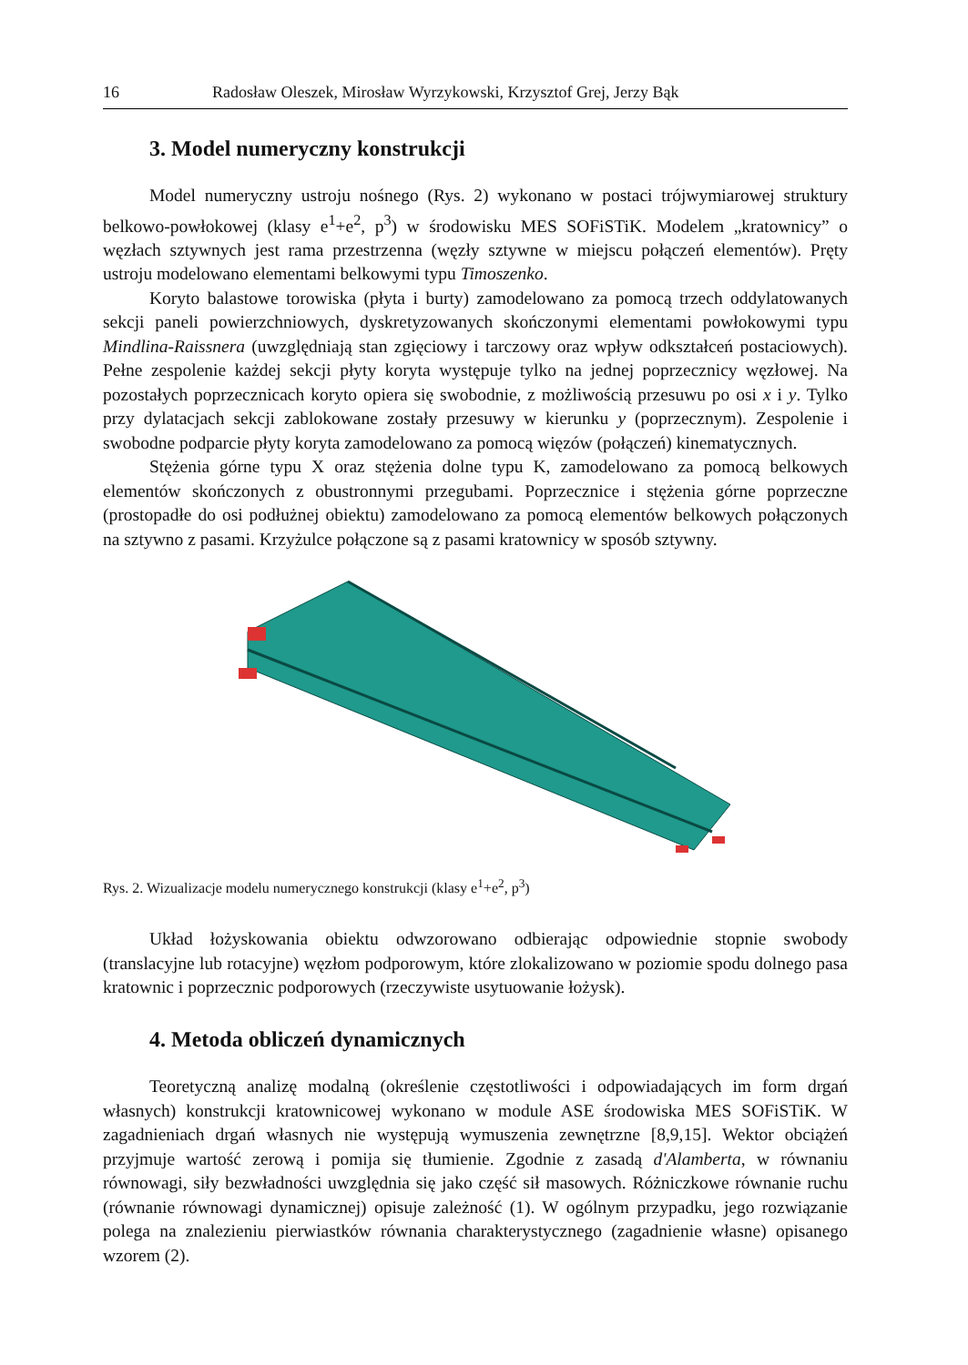16 Radosław Oleszek, Mirosław Wyrzykowski, Krzysztof Grej, Jerzy Bąk
3. Model numeryczny konstrukcji
Model numeryczny ustroju nośnego (Rys. 2) wykonano w postaci trójwymiarowej struktury belkowo-powłokowej (klasy e<sup>1</sup>+e<sup>2</sup>, p<sup>3</sup>) w środowisku MES SOFiSTiK. Modelem „kratownicy” o węzłach sztywnych jest rama przestrzenna (węzły sztywne w miejscu połączeń elementów). Pręty ustroju modelowano elementami belkowymi typu Timoszenko.
Koryto balastowe torowiska (płyta i burty) zamodelowano za pomocą trzech oddylatowanych sekcji paneli powierzchniowych, dyskretyzowanych skończonymi elementami powłokowymi typu Mindlina-Raissnera (uwzględniają stan zgięciowy i tarczowy oraz wpływ odkształceń postaciowych). Pełne zespolenie każdej sekcji płyty koryta występuje tylko na jednej poprzecznicy węzłowej. Na pozostałych poprzecznicach koryto opiera się swobodnie, z możliwością przesuwu po osi x i y. Tylko przy dylatacjach sekcji zablokowane zostały przesuwy w kierunku y (poprzecznym). Zespolenie i swobodne podparcie płyty koryta zamodelowano za pomocą więzów (połączeń) kinematycznych.
Stężenia górne typu X oraz stężenia dolne typu K, zamodelowano za pomocą belkowych elementów skończonych z obustronnymi przegubami. Poprzecznice i stężenia górne poprzeczne (prostopadłe do osi podłużnej obiektu) zamodelowano za pomocą elementów belkowych połączonych na sztywno z pasami. Krzyżulce połączone są z pasami kratownicy w sposób sztywny.
Rys. 2. Wizualizacje modelu numerycznego konstrukcji (klasy e<sup>1</sup>+e<sup>2</sup>, p<sup>3</sup>)
Układ łożyskowania obiektu odwzorowano odbierając odpowiednie stopnie swobody (translacyjne lub rotacyjne) węzłom podporowym, które zlokalizowano w poziomie spodu dolnego pasa kratownic i poprzecznic podporowych (rzeczywiste usytuowanie łożysk).
4. Metoda obliczeń dynamicznych
Teoretyczną analizę modalną (określenie częstotliwości i odpowiadających im form drgań własnych) konstrukcji kratownicowej wykonano w module ASE środowiska MES SOFiSTiK. W zagadnieniach drgań własnych nie występują wymuszenia zewnętrzne [8,9,15]. Wektor obciążeń przyjmuje wartość zerową i pomija się tłumienie. Zgodnie z zasadą d'Alamberta, w równaniu równowagi, siły bezwładności uwzględnia się jako część sił masowych. Różniczkowe równanie ruchu (równanie równowagi dynamicznej) opisuje zależność (1). W ogólnym przypadku, jego rozwiązanie polega na znalezieniu pierwiastków równania charakterystycznego (zagadnienie własne) opisanego wzorem (2).